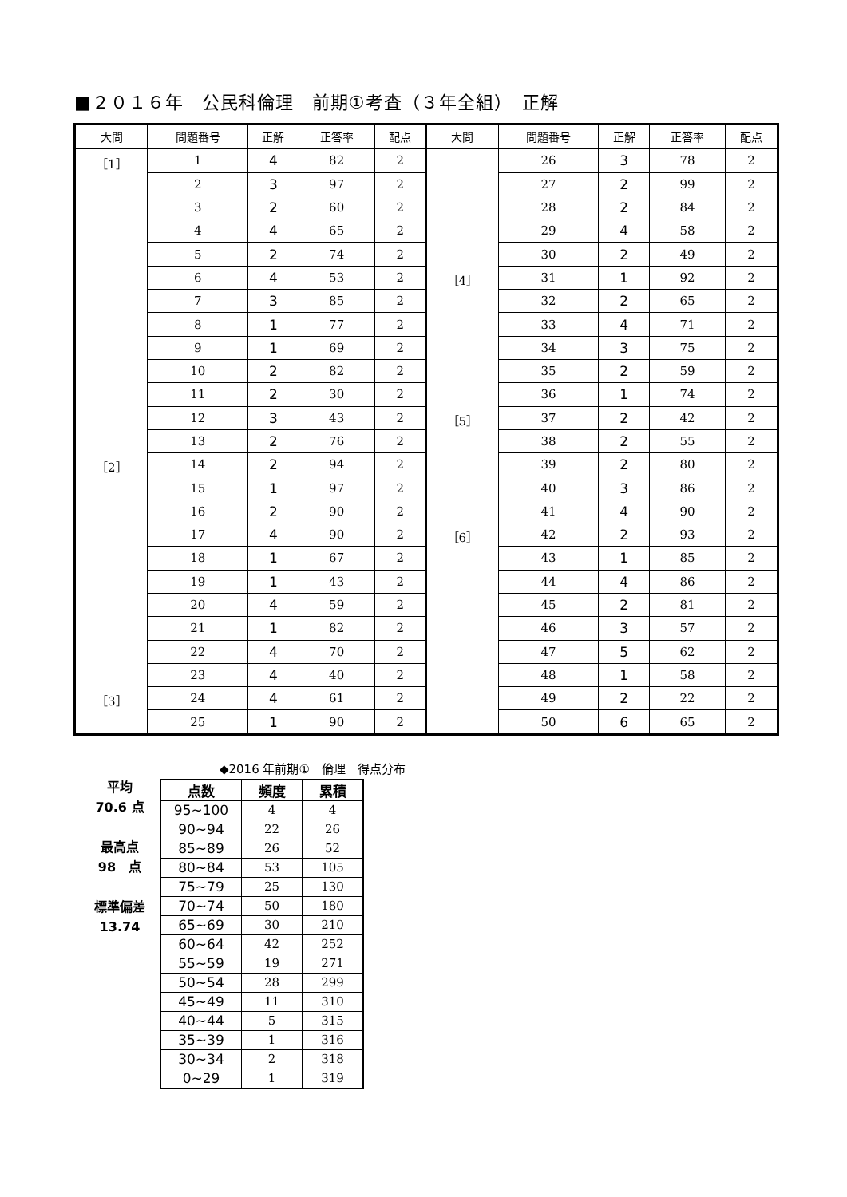■２０１６年　公民科倫理　前期①考査（３年全組）　正解
| 大問 | 問題番号 | 正解 | 正答率 | 配点 | 大問 | 問題番号 | 正解 | 正答率 | 配点 |
| --- | --- | --- | --- | --- | --- | --- | --- | --- | --- |
| ［1］ | 1 | 4 | 82 | 2 | | 26 | 3 | 78 | 2 |
| | 2 | 3 | 97 | 2 | | 27 | 2 | 99 | 2 |
| | 3 | 2 | 60 | 2 | | 28 | 2 | 84 | 2 |
| | 4 | 4 | 65 | 2 | | 29 | 4 | 58 | 2 |
| | 5 | 2 | 74 | 2 | | 30 | 2 | 49 | 2 |
| | 6 | 4 | 53 | 2 | ［4］ | 31 | 1 | 92 | 2 |
| | 7 | 3 | 85 | 2 | | 32 | 2 | 65 | 2 |
| | 8 | 1 | 77 | 2 | | 33 | 4 | 71 | 2 |
| | 9 | 1 | 69 | 2 | | 34 | 3 | 75 | 2 |
| | 10 | 2 | 82 | 2 | | 35 | 2 | 59 | 2 |
| | 11 | 2 | 30 | 2 | | 36 | 1 | 74 | 2 |
| | 12 | 3 | 43 | 2 | ［5］ | 37 | 2 | 42 | 2 |
| | 13 | 2 | 76 | 2 | | 38 | 2 | 55 | 2 |
| ［2］ | 14 | 2 | 94 | 2 | | 39 | 2 | 80 | 2 |
| | 15 | 1 | 97 | 2 | | 40 | 3 | 86 | 2 |
| | 16 | 2 | 90 | 2 | | 41 | 4 | 90 | 2 |
| | 17 | 4 | 90 | 2 | ［6］ | 42 | 2 | 93 | 2 |
| | 18 | 1 | 67 | 2 | | 43 | 1 | 85 | 2 |
| | 19 | 1 | 43 | 2 | | 44 | 4 | 86 | 2 |
| | 20 | 4 | 59 | 2 | | 45 | 2 | 81 | 2 |
| | 21 | 1 | 82 | 2 | | 46 | 3 | 57 | 2 |
| | 22 | 4 | 70 | 2 | | 47 | 5 | 62 | 2 |
| | 23 | 4 | 40 | 2 | | 48 | 1 | 58 | 2 |
| ［3］ | 24 | 4 | 61 | 2 | | 49 | 2 | 22 | 2 |
| | 25 | 1 | 90 | 2 | | 50 | 6 | 65 | 2 |
平均
70.6 点
最高点
98　点
標準偏差
13.74
◆2016 年前期①　倫理　得点分布
| 点数 | 頻度 | 累積 |
| --- | --- | --- |
| 95~100 | 4 | 4 |
| 90~94 | 22 | 26 |
| 85~89 | 26 | 52 |
| 80~84 | 53 | 105 |
| 75~79 | 25 | 130 |
| 70~74 | 50 | 180 |
| 65~69 | 30 | 210 |
| 60~64 | 42 | 252 |
| 55~59 | 19 | 271 |
| 50~54 | 28 | 299 |
| 45~49 | 11 | 310 |
| 40~44 | 5 | 315 |
| 35~39 | 1 | 316 |
| 30~34 | 2 | 318 |
| 0~29 | 1 | 319 |